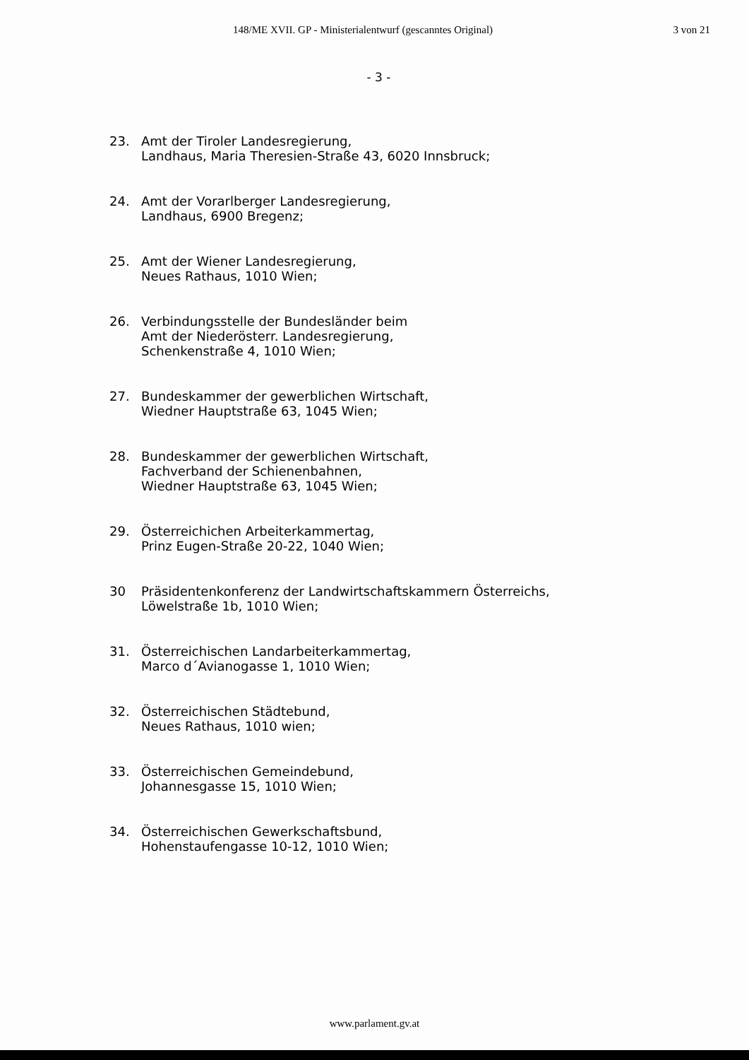148/ME XVII. GP - Ministerialentwurf (gescanntes Original) 3 von 21
- 3 -
23. Amt der Tiroler Landesregierung,
Landhaus, Maria Theresien-Straße 43, 6020 Innsbruck;
24. Amt der Vorarlberger Landesregierung,
Landhaus, 6900 Bregenz;
25. Amt der Wiener Landesregierung,
Neues Rathaus, 1010 Wien;
26. Verbindungsstelle der Bundesländer beim
Amt der Niederösterr. Landesregierung,
Schenkenstraße 4, 1010 Wien;
27. Bundeskammer der gewerblichen Wirtschaft,
Wiedner Hauptstraße 63, 1045 Wien;
28. Bundeskammer der gewerblichen Wirtschaft,
Fachverband der Schienenbahnen,
Wiedner Hauptstraße 63, 1045 Wien;
29. Österreichichen Arbeiterkammertag,
Prinz Eugen-Straße 20-22, 1040 Wien;
30 Präsidentenkonferenz der Landwirtschaftskammern Österreichs,
Löwelstraße 1b, 1010 Wien;
31. Österreichischen Landarbeiterkammertag,
Marco d´Avianogasse 1, 1010 Wien;
32. Österreichischen Städtebund,
Neues Rathaus, 1010 wien;
33. Österreichischen Gemeindebund,
Johannesgasse 15, 1010 Wien;
34. Österreichischen Gewerkschaftsbund,
Hohenstaufengasse 10-12, 1010 Wien;
www.parlament.gv.at